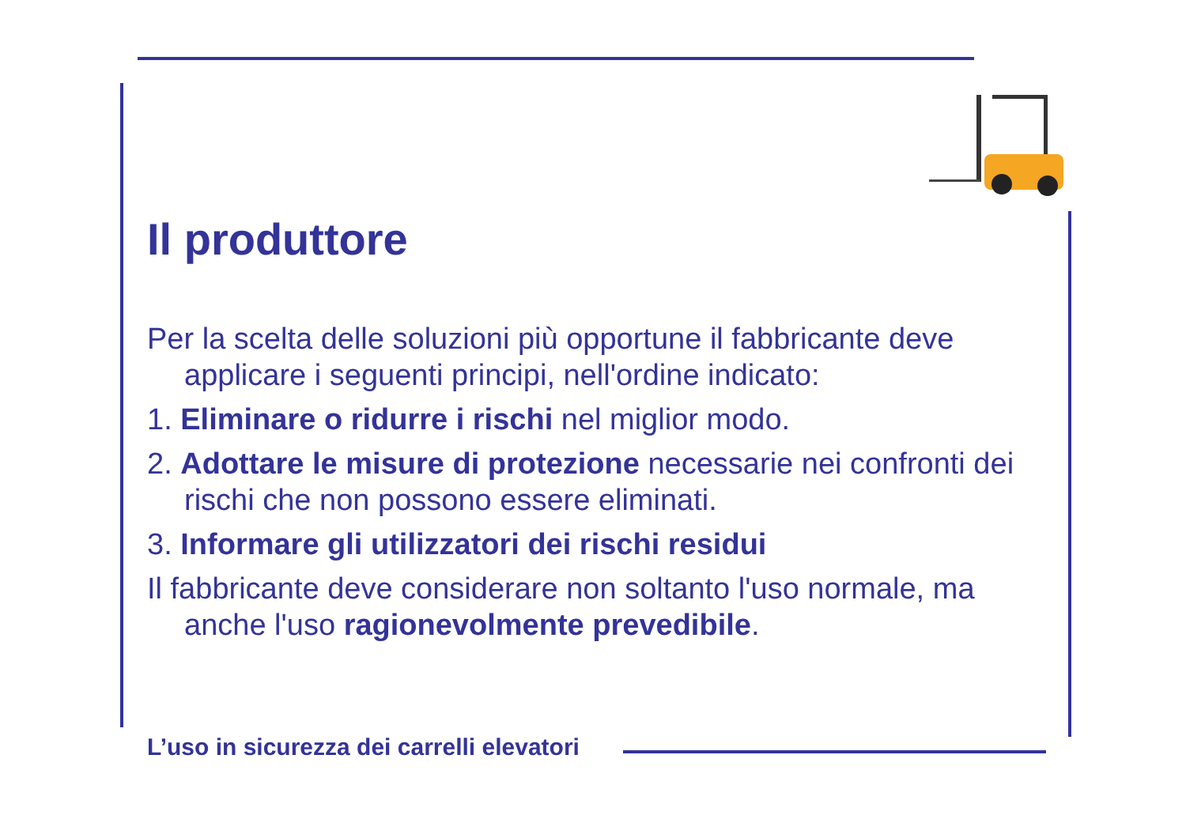Il produttore
Per la scelta delle soluzioni più opportune il fabbricante deve applicare i seguenti principi, nell'ordine indicato:
1. Eliminare o ridurre i rischi nel miglior modo.
2. Adottare le misure di protezione necessarie nei confronti dei rischi che non possono essere eliminati.
3. Informare gli utilizzatori dei rischi residui
Il fabbricante deve considerare non soltanto l'uso normale, ma anche l'uso ragionevolmente prevedibile.
L’uso in sicurezza dei carrelli elevatori